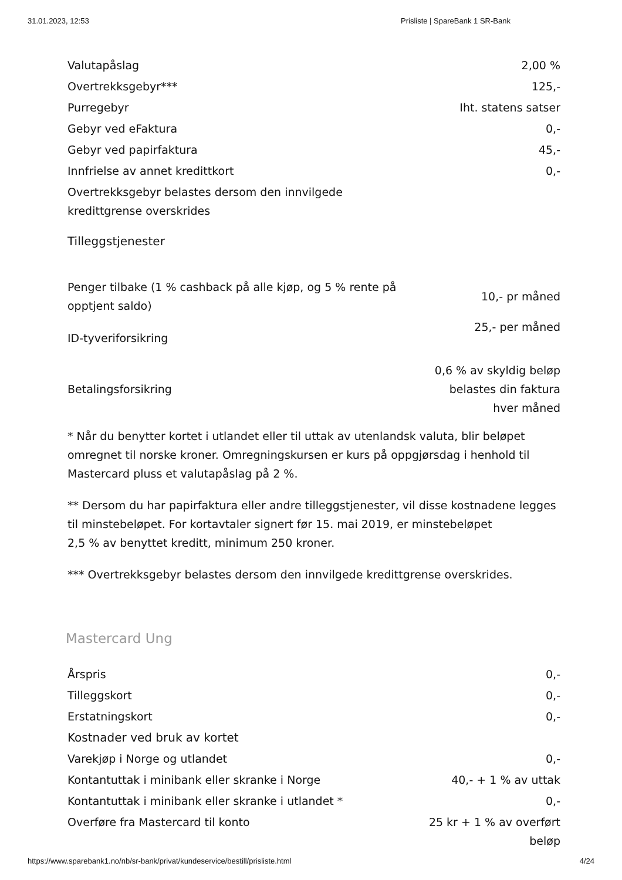31.01.2023, 12:53 Prisliste | SpareBank 1 SR-Bank
| Valutapåslag | 2,00 % |
| Overtrekksgebyr*** | 125,- |
| Purregebyr | Iht. statens satser |
| Gebyr ved eFaktura | 0,- |
| Gebyr ved papirfaktura | 45,- |
| Innfrielse av annet kredittkort | 0,- |
| Overtrekksgebyr belastes dersom den innvilgede kredittgrense overskrides | |
Tilleggstjenester
| Penger tilbake (1 % cashback på alle kjøp, og 5 % rente på opptjent saldo) | 10,- pr måned |
| ID-tyveriforsikring | 25,- per måned |
| Betalingsforsikring | 0,6 % av skyldig beløp belastes din faktura hver måned |
* Når du benytter kortet i utlandet eller til uttak av utenlandsk valuta, blir beløpet omregnet til norske kroner. Omregningskursen er kurs på oppgjørsdag i henhold til Mastercard pluss et valutapåslag på 2 %.
** Dersom du har papirfaktura eller andre tilleggstjenester, vil disse kostnadene legges til minstebeløpet. For kortavtaler signert før 15. mai 2019, er minstebeløpet
2,5 % av benyttet kreditt, minimum 250 kroner.
*** Overtrekksgebyr belastes dersom den innvilgede kredittgrense overskrides.
Mastercard Ung
| Årspris | 0,- |
| Tilleggskort | 0,- |
| Erstatningskort | 0,- |
| Kostnader ved bruk av kortet | |
| Varekjøp i Norge og utlandet | 0,- |
| Kontantuttak i minibank eller skranke i Norge | 40,- + 1 % av uttak |
| Kontantuttak i minibank eller skranke i utlandet * | 0,- |
| Overføre fra Mastercard til konto | 25 kr + 1 % av overført beløp |
https://www.sparebank1.no/nb/sr-bank/privat/kundeservice/bestill/prisliste.html 4/24